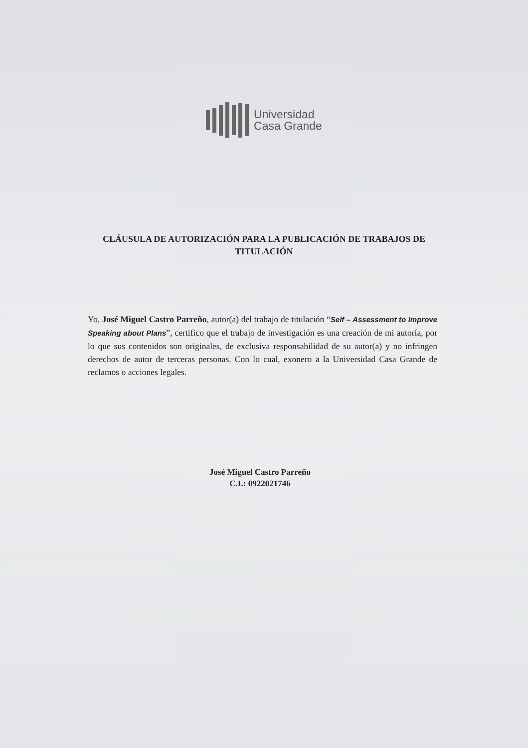Universidad
Casa Grande
CLÁUSULA DE AUTORIZACIÓN PARA LA PUBLICACIÓN DE TRABAJOS DE TITULACIÓN
Yo, José Miguel Castro Parreño, autor(a) del trabajo de titulación “Self – Assessment to Improve Speaking about Plans”, certifico que el trabajo de investigación es una creación de mi autoría, por lo que sus contenidos son originales, de exclusiva responsabilidad de su autor(a) y no infringen derechos de autor de terceras personas. Con lo cual, exonero a la Universidad Casa Grande de reclamos o acciones legales.
José Miguel Castro Parreño
C.I.: 0922021746